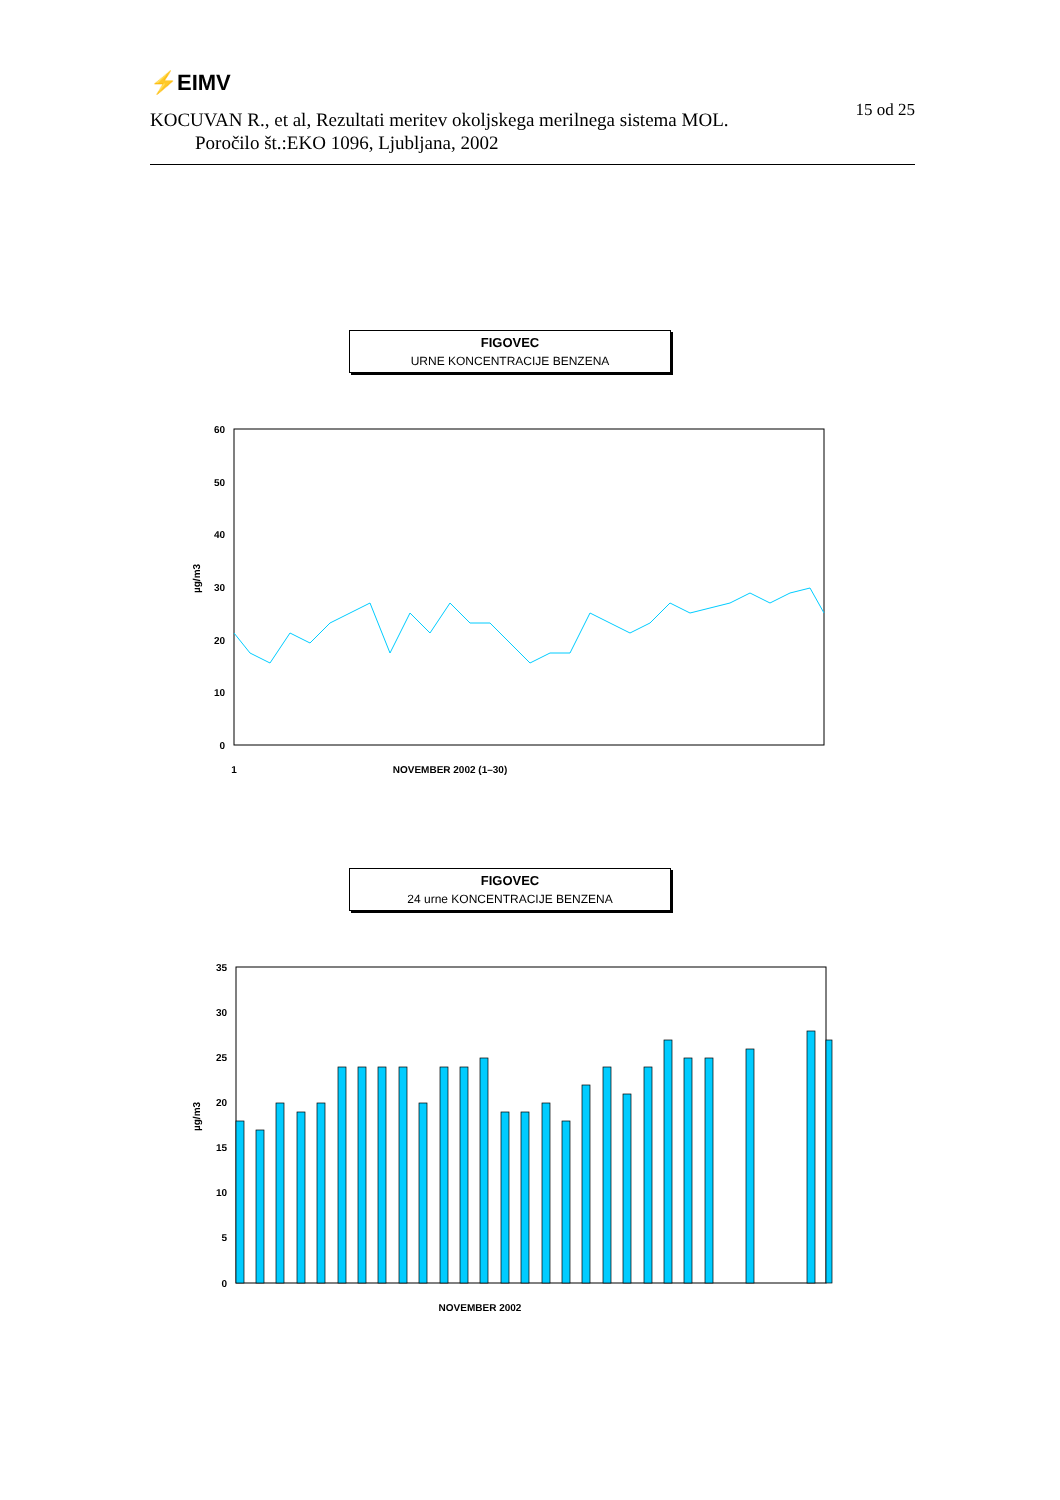⚡EIMV
15 od 25
KOCUVAN R., et al, Rezultati meritev okoljskega merilnega sistema MOL.
Poročilo št.:EKO 1096, Ljubljana, 2002
FIGOVEC
URNE KONCENTRACIJE BENZENA
60
50
40
30
20
10
0
µg/m3
1
NOVEMBER 2002 (1–30)
FIGOVEC
24 urne KONCENTRACIJE BENZENA
35
30
25
20
15
10
5
0
µg/m3
NOVEMBER 2002